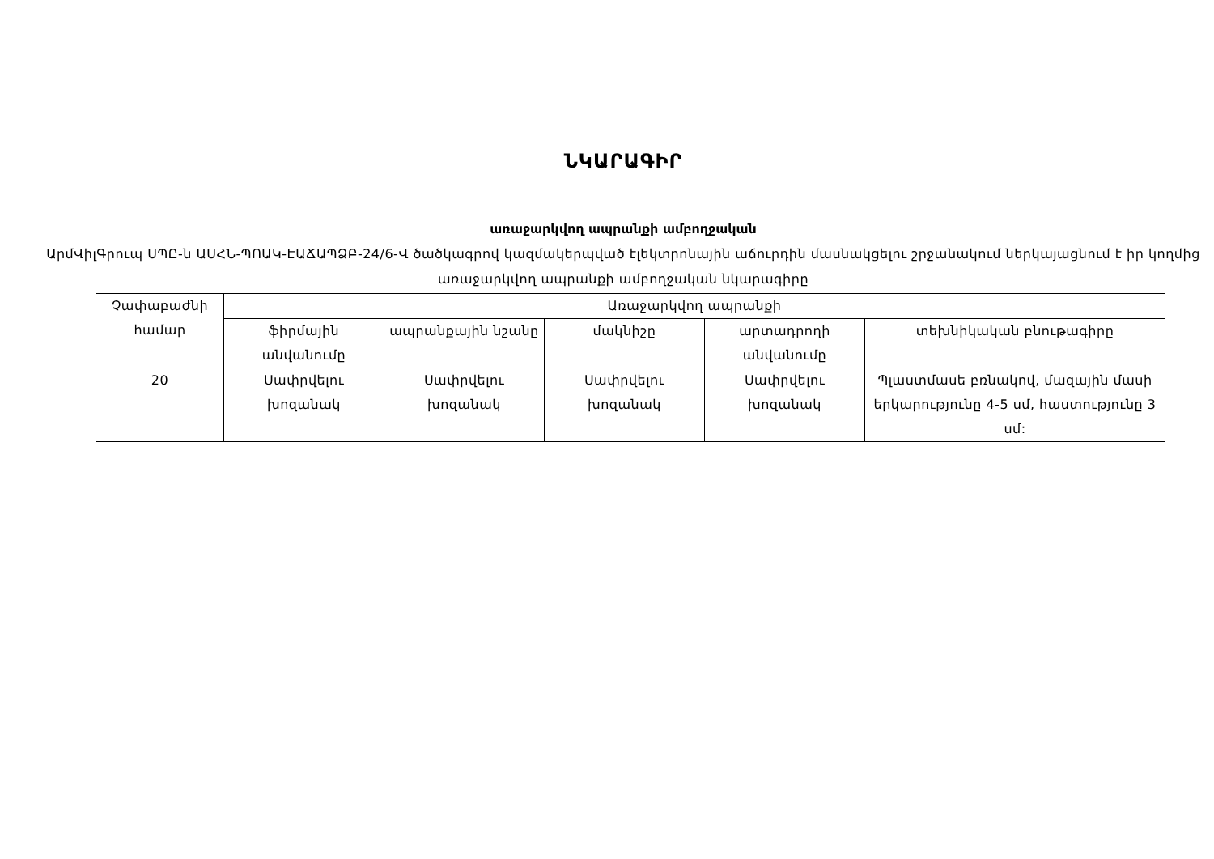ՆԿԱՐԱԳԻՐ
առաջարկվող ապրանքի ամբողջական
ԱրմՎիլԳրուպ ՍՊԸ-ն ԱՍՀՆ-ՊՈԱԿ-ԷԱՃԱՊՁԲ-24/6-Վ ծածկագրով կազմակերպված էլեկտրոնային աճուրդին մասնակցելու շրջանակում ներկայացնում է իր կողմից առաջարկվող ապրանքի ամբողջական նկարագիրը
| Չափաբաժնի համար | Առաջարկվող ապրանքի | | | | |
| --- | --- | --- | --- | --- | --- |
| | ֆիրմային անվանումը | ապրանքային նշանը | մակնիշը | արտադրողի անվանումը | տեխնիկական բնութագիրը |
| 20 | Սափրվելու խոզանակ | Սափրվելու խոզանակ | Սափրվելու խոզանակ | Սափրվելու խոզանակ | Պլաստմասե բռնակով, մազային մասի երկարությունը 4-5 սմ, հաստությունը 3 սմ: |